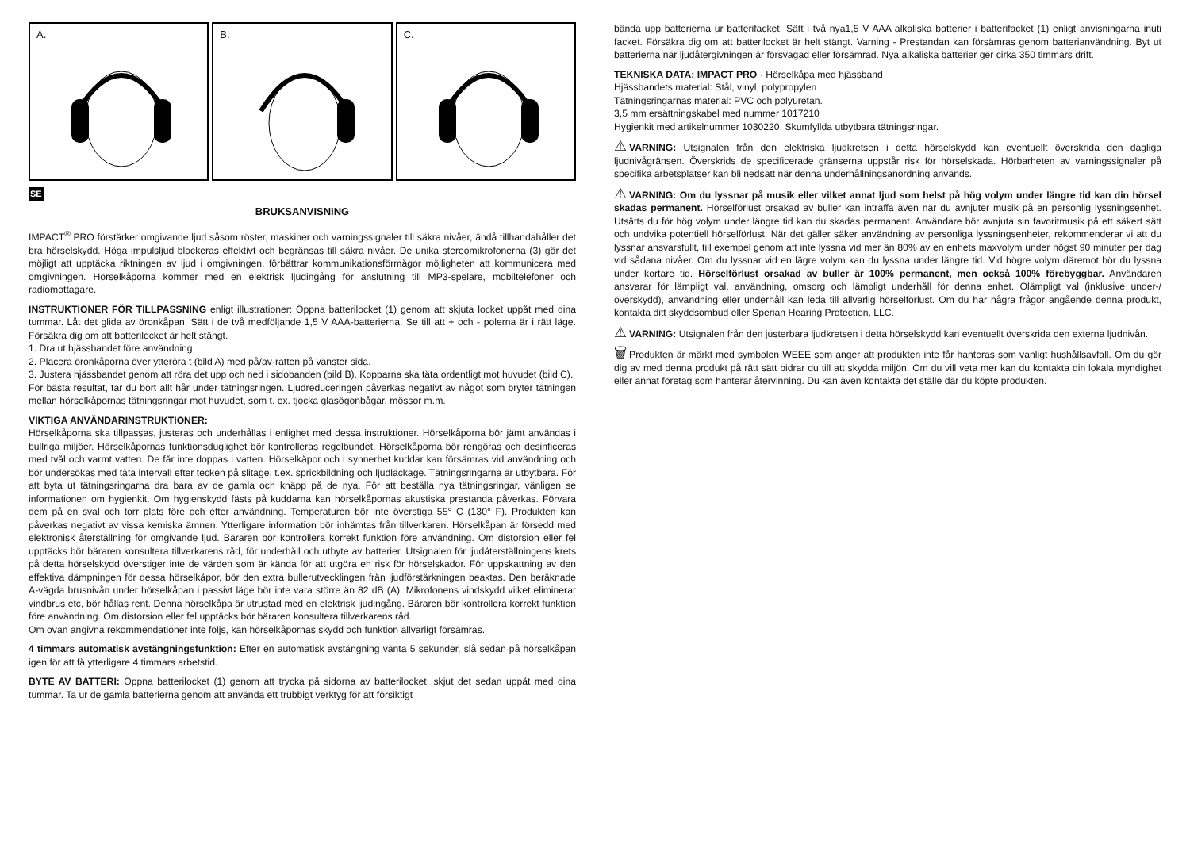A.
B.
C.
SE
BRUKSANVISNING
IMPACT<sup>®</sup> PRO förstärker omgivande ljud såsom röster, maskiner och varningssignaler till säkra nivåer, ändå tillhandahåller det bra hörselskydd. Höga impulsljud blockeras effektivt och begränsas till säkra nivåer. De unika stereomikrofonerna (3) gör det möjligt att upptäcka riktningen av ljud i omgivningen, förbättrar kommunikationsförmågor möjligheten att kommunicera med omgivningen. Hörselkåporna kommer med en elektrisk ljudingång för anslutning till MP3-spelare, mobiltelefoner och radiomottagare.
INSTRUKTIONER FÖR TILLPASSNING enligt illustrationer: Öppna batterilocket (1) genom att skjuta locket uppåt med dina tummar. Låt det glida av öronkåpan. Sätt i de två medföljande 1,5 V AAA-batterierna. Se till att + och - polerna är i rätt läge. Försäkra dig om att batterilocket är helt stängt.
1. Dra ut hjässbandet före användning.
2. Placera öronkåporna över ytteröra t (bild A) med på/av-ratten på vänster sida.
3. Justera hjässbandet genom att röra det upp och ned i sidobanden (bild B). Kopparna ska täta ordentligt mot huvudet (bild C).
För bästa resultat, tar du bort allt hår under tätningsringen. Ljudreduceringen påverkas negativt av något som bryter tätningen mellan hörselkåpornas tätningsringar mot huvudet, som t. ex. tjocka glasögonbågar, mössor m.m.
VIKTIGA ANVÄNDARINSTRUKTIONER:
Hörselkåporna ska tillpassas, justeras och underhållas i enlighet med dessa instruktioner. Hörselkåporna bör jämt användas i bullriga miljöer. Hörselkåpornas funktionsduglighet bör kontrolleras regelbundet. Hörselkåporna bör rengöras och desinficeras med tvål och varmt vatten. De får inte doppas i vatten. Hörselkåpor och i synnerhet kuddar kan försämras vid användning och bör undersökas med täta intervall efter tecken på slitage, t.ex. sprickbildning och ljudläckage. Tätningsringarna är utbytbara. För att byta ut tätningsringarna dra bara av de gamla och knäpp på de nya. För att beställa nya tätningsringar, vänligen se informationen om hygienkit. Om hygienskydd fästs på kuddarna kan hörselkåpornas akustiska prestanda påverkas. Förvara dem på en sval och torr plats före och efter användning. Temperaturen bör inte överstiga 55° C (130° F). Produkten kan påverkas negativt av vissa kemiska ämnen. Ytterligare information bör inhämtas från tillverkaren. Hörselkåpan är försedd med elektronisk återställning för omgivande ljud. Bäraren bör kontrollera korrekt funktion före användning. Om distorsion eller fel upptäcks bör bäraren konsultera tillverkarens råd, för underhåll och utbyte av batterier. Utsignalen för ljudåterställningens krets på detta hörselskydd överstiger inte de värden som är kända för att utgöra en risk för hörselskador. För uppskattning av den effektiva dämpningen för dessa hörselkåpor, bör den extra bullerutvecklingen från ljudförstärkningen beaktas. Den beräknade A-vägda brusnivån under hörselkåpan i passivt läge bör inte vara större än 82 dB (A). Mikrofonens vindskydd vilket eliminerar vindbrus etc, bör hållas rent. Denna hörselkåpa är utrustad med en elektrisk ljudingång. Bäraren bör kontrollera korrekt funktion före användning. Om distorsion eller fel upptäcks bör bäraren konsultera tillverkarens råd.
Om ovan angivna rekommendationer inte följs, kan hörselkåpornas skydd och funktion allvarligt försämras.
4 timmars automatisk avstängningsfunktion: Efter en automatisk avstängning vänta 5 sekunder, slå sedan på hörselkåpan igen för att få ytterligare 4 timmars arbetstid.
BYTE AV BATTERI: Öppna batterilocket (1) genom att trycka på sidorna av batterilocket, skjut det sedan uppåt med dina tummar. Ta ur de gamla batterierna genom att använda ett trubbigt verktyg för att försiktigt
bända upp batterierna ur batterifacket. Sätt i två nya1,5 V AAA alkaliska batterier i batterifacket (1) enligt anvisningarna inuti facket. Försäkra dig om att batterilocket är helt stängt. Varning - Prestandan kan försämras genom batterianvändning. Byt ut batterierna när ljudåtergivningen är försvagad eller försämrad. Nya alkaliska batterier ger cirka 350 timmars drift.
TEKNISKA DATA: IMPACT PRO - Hörselkåpa med hjässband
Hjässbandets material: Stål, vinyl, polypropylen
Tätningsringarnas material: PVC och polyuretan.
3,5 mm ersättningskabel med nummer 1017210
Hygienkit med artikelnummer 1030220. Skumfyllda utbytbara tätningsringar.
⚠ VARNING: Utsignalen från den elektriska ljudkretsen i detta hörselskydd kan eventuellt överskrida den dagliga ljudnivågränsen. Överskrids de specificerade gränserna uppstår risk för hörselskada. Hörbarheten av varningssignaler på specifika arbetsplatser kan bli nedsatt när denna underhållningsanordning används.
⚠ VARNING: Om du lyssnar på musik eller vilket annat ljud som helst på hög volym under längre tid kan din hörsel skadas permanent. Hörselförlust orsakad av buller kan inträffa även när du avnjuter musik på en personlig lyssningsenhet. Utsätts du för hög volym under längre tid kan du skadas permanent. Användare bör avnjuta sin favoritmusik på ett säkert sätt och undvika potentiell hörselförlust. När det gäller säker användning av personliga lyssningsenheter, rekommenderar vi att du lyssnar ansvarsfullt, till exempel genom att inte lyssna vid mer än 80% av en enhets maxvolym under högst 90 minuter per dag vid sådana nivåer. Om du lyssnar vid en lägre volym kan du lyssna under längre tid. Vid högre volym däremot bör du lyssna under kortare tid. Hörselförlust orsakad av buller är 100% permanent, men också 100% förebyggbar. Användaren ansvarar för lämpligt val, användning, omsorg och lämpligt underhåll för denna enhet. Olämpligt val (inklusive under-/överskydd), användning eller underhåll kan leda till allvarlig hörselförlust. Om du har några frågor angående denna produkt, kontakta ditt skyddsombud eller Sperian Hearing Protection, LLC.
⚠ VARNING: Utsignalen från den justerbara ljudkretsen i detta hörselskydd kan eventuellt överskrida den externa ljudnivån.
🗑 Produkten är märkt med symbolen WEEE som anger att produkten inte får hanteras som vanligt hushållsavfall. Om du gör dig av med denna produkt på rätt sätt bidrar du till att skydda miljön. Om du vill veta mer kan du kontakta din lokala myndighet eller annat företag som hanterar återvinning. Du kan även kontakta det ställe där du köpte produkten.